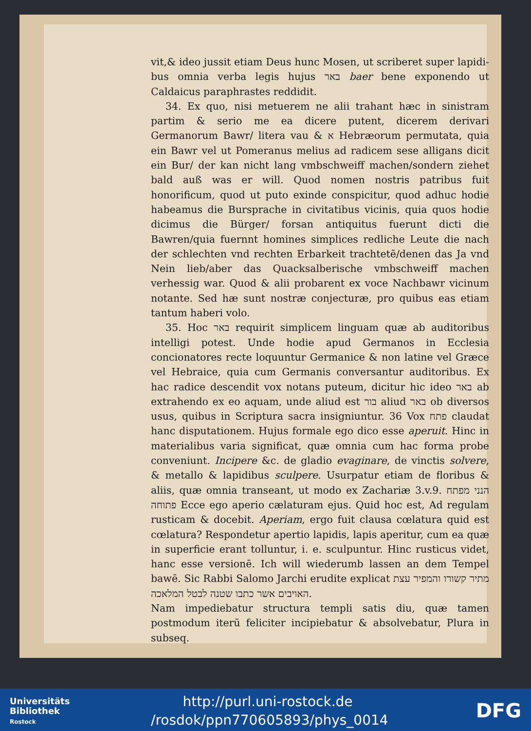vit,& ideo jussit etiam Deus hunc Mosen, ut scriberet super lapidi-bus omnia verba legis hujus באר baer bene exponendo ut Caldaicus paraphrastes reddidit.
34. Ex quo, nisi metuerem ne alii trahant hæc in sinistram partim & serio me ea dicere putent, dicerem derivari Germanorum Bawr/ litera vau & א Hebræorum permutata, quia ein Bawr vel ut Pomeranus melius ad radicem sese alligans dicit ein Bur/ der kan nicht lang vmbschweiff machen/sondern ziehet bald auß was er will. Quod nomen nostris patribus fuit honorificum, quod ut puto exinde conspicitur, quod adhuc hodie habeamus die Bursprache in civitatibus vicinis, quia quos hodie dicimus die Bürger/ forsan antiquitus fuerunt dicti die Bawren/quia fuernnt homines simplices redliche Leute die nach der schlechten vnd rechten Erbarkeit trachtetē/denen das Ja vnd Nein lieb/aber das Quacksalberische vmbschweiff machen verhessig war. Quod & alii probarent ex voce Nachbawr vicinum notante. Sed hæ sunt nostræ conjecturæ, pro quibus eas etiam tantum haberi volo.
35. Hoc באר requirit simplicem linguam quæ ab auditoribus intelligi potest. Unde hodie apud Germanos in Ecclesia concionatores recte loquuntur Germanice & non latine vel Græce vel Hebraice, quia cum Germanis conversantur auditoribus. Ex hac radice descendit vox notans puteum, dicitur hic ideo באר ab extrahendo ex eo aquam, unde aliud est בור aliud באר ob diversos usus, quibus in Scriptura sacra insigniuntur. 36 Vox פתח claudat hanc disputationem. Hujus formale ego dico esse aperuit. Hinc in materialibus varia significat, quæ omnia cum hac forma probe conveniunt. Incipere &c. de gladio evaginare, de vinctis solvere, & metallo & lapidibus sculpere. Usurpatur etiam de floribus & aliis, quæ omnia transeant, ut modo ex Zachariæ 3.v.9. הנני מפתח פתוחה Ecce ego aperio cælaturam ejus. Quid hoc est, Ad regulam rusticam & docebit. Aperiam, ergo fuit clausa cœlatura quid est cœlatura? Respondetur apertio lapidis, lapis aperitur, cum ea quæ in superficie erant tolluntur, i. e. sculpuntur. Hinc rusticus videt, hanc esse versionē. Ich will wiederumb lassen an dem Tempel bawē. Sic Rabbi Salomo Jarchi erudite explicat מתיר קשורו והמפיר עצת האויבים אשר כתבו שטנה לבטל המלאכה.
Nam impediebatur structura templi satis diu, quæ tamen postmodum iterū feliciter incipiebatur & absolvebatur, Plura in subseq.
Universitäts
Bibliothek
Rostock
http://purl.uni-rostock.de /rosdok/ppn770605893/phys_0014
DFG